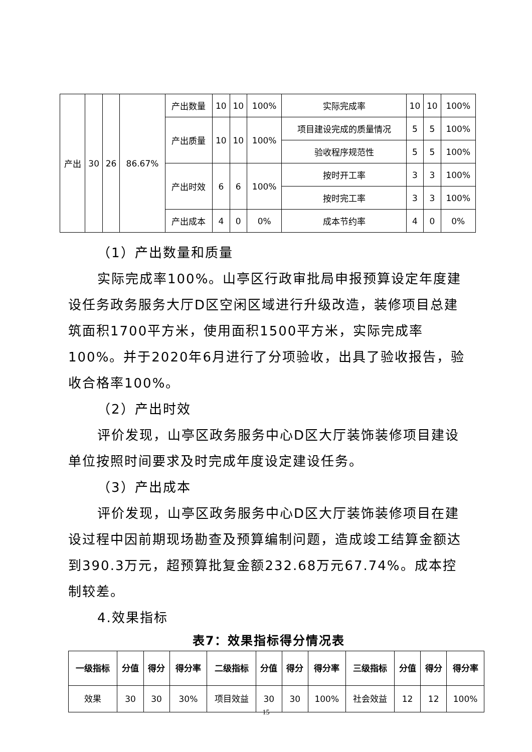| 产出 | 30 | 26 | 86.67% | 产出数量 | 10 | 10 | 100% | 实际完成率 | 10 | 10 | 100% |
| | | | | 产出质量 | 10 | 10 | 100% | 项目建设完成的质量情况 | 5 | 5 | 100% |
| | | | | | | | | 验收程序规范性 | 5 | 5 | 100% |
| | | | | 产出时效 | 6 | 6 | 100% | 按时开工率 | 3 | 3 | 100% |
| | | | | | | | | 按时完工率 | 3 | 3 | 100% |
| | | | | 产出成本 | 4 | 0 | 0% | 成本节约率 | 4 | 0 | 0% |
（1）产出数量和质量
实际完成率100%。山亭区行政审批局申报预算设定年度建设任务政务服务大厅D区空闲区域进行升级改造，装修项目总建筑面积1700平方米，使用面积1500平方米，实际完成率100%。并于2020年6月进行了分项验收，出具了验收报告，验收合格率100%。
（2）产出时效
评价发现，山亭区政务服务中心D区大厅装饰装修项目建设单位按照时间要求及时完成年度设定建设任务。
（3）产出成本
评价发现，山亭区政务服务中心D区大厅装饰装修项目在建设过程中因前期现场勘查及预算编制问题，造成竣工结算金额达到390.3万元，超预算批复金额232.68万元67.74%。成本控制较差。
4.效果指标
表7：效果指标得分情况表
| 一级指标 | 分值 | 得分 | 得分率 | 二级指标 | 分值 | 得分 | 得分率 | 三级指标 | 分值 | 得分 | 得分率 |
| --- | --- | --- | --- | --- | --- | --- | --- | --- | --- | --- | --- |
| 效果 | 30 | 30 | 30% | 项目效益 | 30 | 30 | 100% | 社会效益 | 12 | 12 | 100% |
15